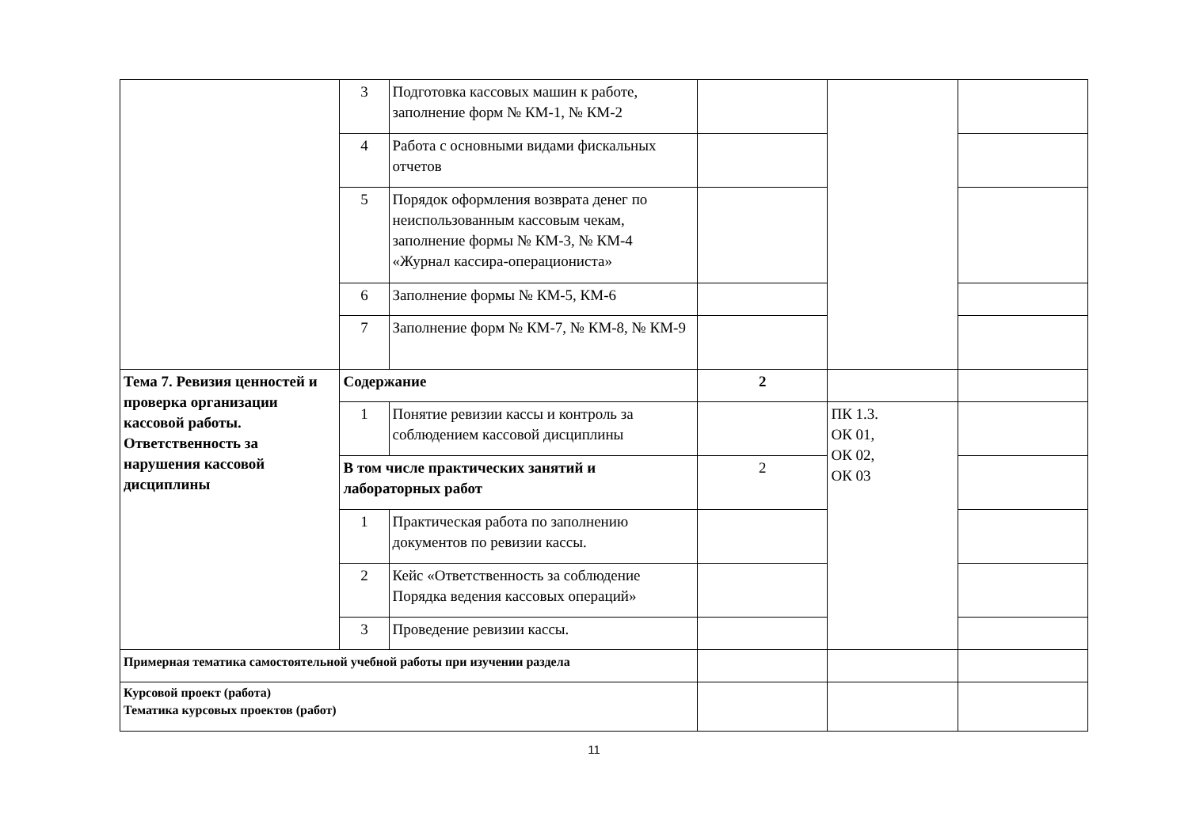| | 3 | Подготовка кассовых машин к работе, заполнение форм № КМ-1, № КМ-2 | | | |
| | 4 | Работа с основными видами фискальных отчетов | | | |
| | 5 | Порядок оформления возврата денег по неиспользованным кассовым чекам, заполнение формы № КМ-3, № КМ-4 «Журнал кассира-операциониста» | | | |
| | 6 | Заполнение формы № КМ-5, КМ-6 | | | |
| | 7 | Заполнение форм № КМ-7, № КМ-8, № КМ-9 | | | |
| Тема 7. Ревизия ценностей и проверка организации кассовой работы. Ответственность за нарушения кассовой дисциплины | Содержание | | 2 | | |
| | 1 | Понятие ревизии кассы и контроль за соблюдением кассовой дисциплины | | ПК 1.3. ОК 01, ОК 02, ОК 03 | |
| | В том числе практических занятий и лабораторных работ | | 2 | | |
| | 1 | Практическая работа по заполнению документов по ревизии кассы. | | | |
| | 2 | Кейс «Ответственность за соблюдение Порядка ведения кассовых операций» | | | |
| | 3 | Проведение ревизии кассы. | | | |
| Примерная тематика самостоятельной учебной работы при изучении раздела | | | | | |
| Курсовой проект (работа) Тематика курсовых проектов (работ) | | | | | |
11